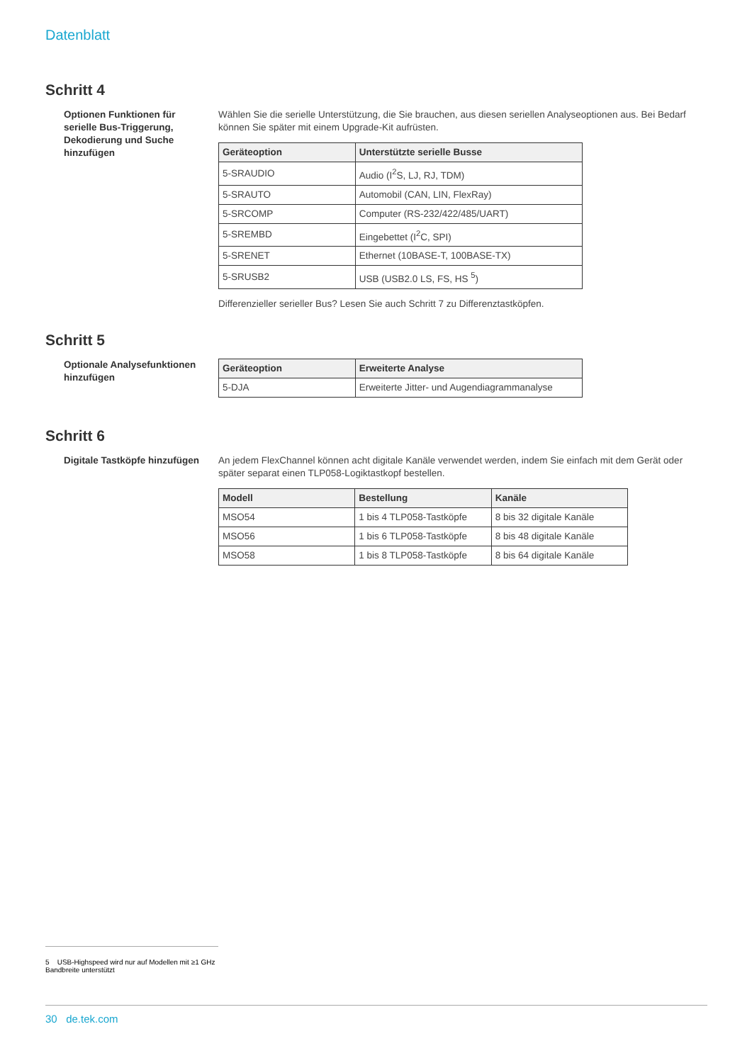Datenblatt
Schritt 4
Optionen Funktionen für serielle Bus-Triggerung, Dekodierung und Suche hinzufügen
Wählen Sie die serielle Unterstützung, die Sie brauchen, aus diesen seriellen Analyseoptionen aus. Bei Bedarf können Sie später mit einem Upgrade-Kit aufrüsten.
| Geräteoption | Unterstützte serielle Busse |
| --- | --- |
| 5-SRAUDIO | Audio (I<sup>2</sup>S, LJ, RJ, TDM) |
| 5-SRAUTO | Automobil (CAN, LIN, FlexRay) |
| 5-SRCOMP | Computer (RS-232/422/485/UART) |
| 5-SREMBD | Eingebettet (I<sup>2</sup>C, SPI) |
| 5-SRENET | Ethernet (10BASE-T, 100BASE-TX) |
| 5-SRUSB2 | USB (USB2.0 LS, FS, HS <sup>5</sup>) |
Differenzieller serieller Bus? Lesen Sie auch Schritt 7 zu Differenztastköpfen.
Schritt 5
Optionale Analysefunktionen hinzufügen
| Geräteoption | Erweiterte Analyse |
| --- | --- |
| 5-DJA | Erweiterte Jitter- und Augendiagrammanalyse |
Schritt 6
Digitale Tastköpfe hinzufügen
An jedem FlexChannel können acht digitale Kanäle verwendet werden, indem Sie einfach mit dem Gerät oder später separat einen TLP058-Logiktastkopf bestellen.
| Modell | Bestellung | Kanäle |
| --- | --- | --- |
| MSO54 | 1 bis 4 TLP058-Tastköpfe | 8 bis 32 digitale Kanäle |
| MSO56 | 1 bis 6 TLP058-Tastköpfe | 8 bis 48 digitale Kanäle |
| MSO58 | 1 bis 8 TLP058-Tastköpfe | 8 bis 64 digitale Kanäle |
5 USB-Highspeed wird nur auf Modellen mit ≥1 GHz Bandbreite unterstützt
30 de.tek.com